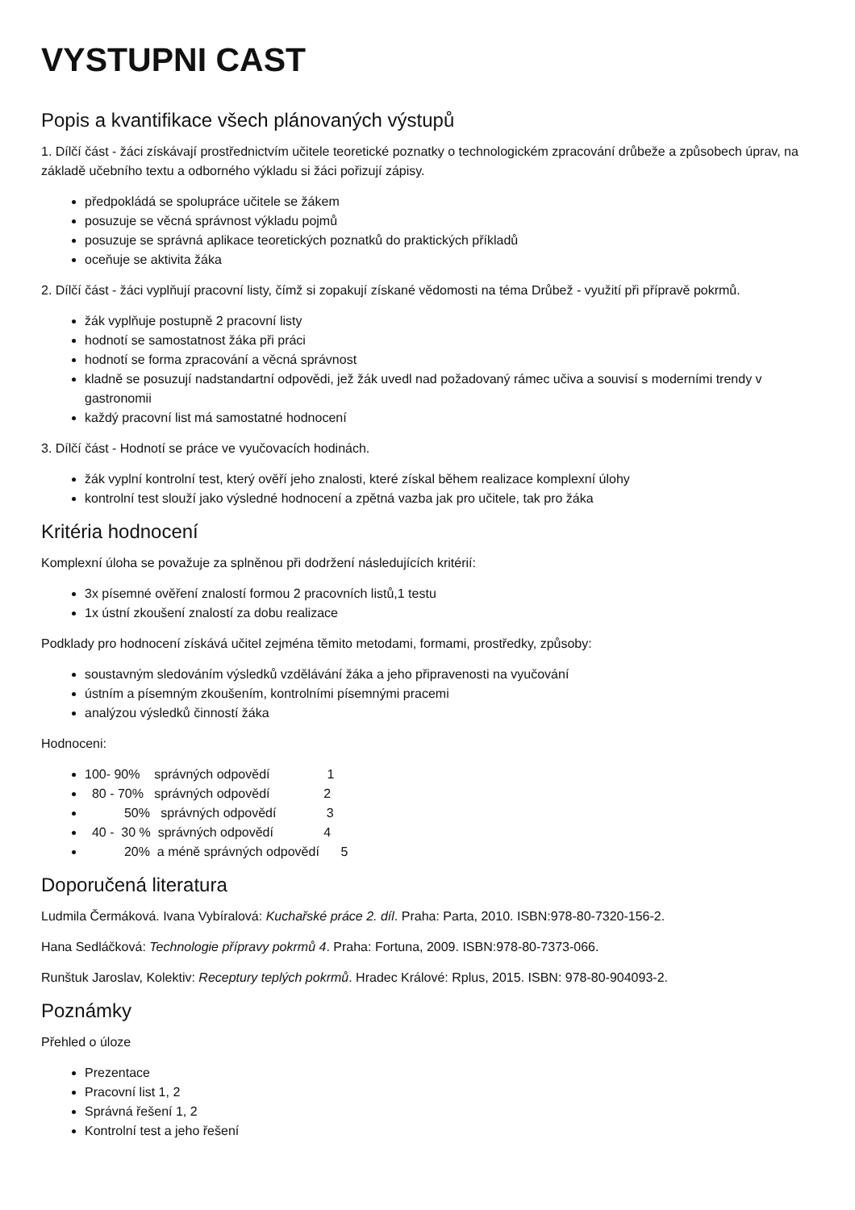VYSTUPNI CAST
Popis a kvantifikace všech plánovaných výstupů
1. Dílčí část - žáci získávají prostřednictvím učitele teoretické poznatky o technologickém zpracování drůbeže a způsobech úprav, na základě učebního textu a odborného výkladu si žáci pořizují zápisy.
předpokládá se spolupráce učitele se žákem
posuzuje se věcná správnost výkladu pojmů
posuzuje se správná aplikace teoretických poznatků do praktických příkladů
oceňuje se aktivita žáka
2. Dílčí část - žáci vyplňují pracovní listy, čímž si zopakují získané vědomosti na téma Drůbež - využití při přípravě pokrmů.
žák vyplňuje postupně 2 pracovní listy
hodnotí se samostatnost žáka při práci
hodnotí se forma zpracování a věcná správnost
kladně se posuzují nadstandartní odpovědi, jež žák uvedl nad požadovaný rámec učiva a souvisí s moderními trendy v gastronomii
každý pracovní list má samostatné hodnocení
3. Dílčí část - Hodnotí se práce ve vyučovacích hodinách.
žák vyplní kontrolní test, který ověří jeho znalosti, které získal během realizace komplexní úlohy
kontrolní test slouží jako výsledné hodnocení a zpětná vazba jak pro učitele, tak pro žáka
Kritéria hodnocení
Komplexní úloha se považuje za splněnou při dodržení následujících kritérií:
3x písemné ověření znalostí formou 2 pracovních listů,1 testu
1x ústní zkoušení znalostí za dobu realizace
Podklady pro hodnocení získává učitel zejména těmito metodami, formami, prostředky, způsoby:
soustavným sledováním výsledků vzdělávání žáka a jeho připravenosti na vyučování
ústním a písemným zkoušením, kontrolními písemnými pracemi
analýzou výsledků činností žáka
Hodnoceni:
100- 90%    správných odpovědí                1
  80 - 70%   správných odpovědí               2
           50%   správných odpovědí              3
  40 -  30 %  správných odpovědí              4
           20%  a méně správných odpovědí      5
Doporučená literatura
Ludmila Čermáková. Ivana Vybíralová: Kuchařské práce 2. díl. Praha: Parta, 2010. ISBN:978-80-7320-156-2.
Hana Sedláčková: Technologie přípravy pokrmů 4. Praha: Fortuna, 2009. ISBN:978-80-7373-066.
Runštuk Jaroslav, Kolektiv: Receptury teplých pokrmů. Hradec Králové: Rplus, 2015. ISBN: 978-80-904093-2.
Poznámky
Přehled o úloze
Prezentace
Pracovní list 1, 2
Správná řešení 1, 2
Kontrolní test a jeho řešení